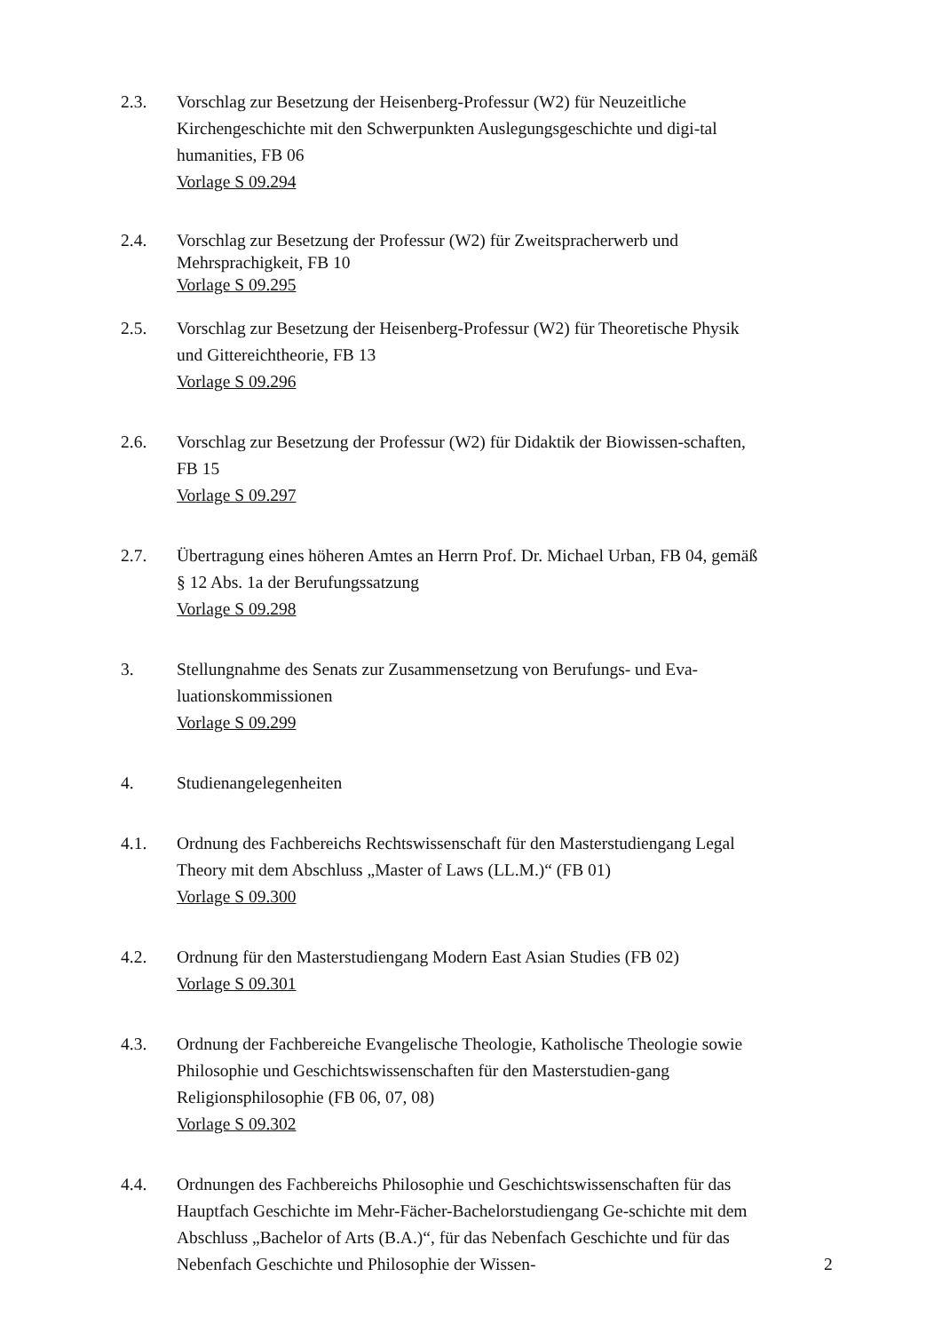2.3. Vorschlag zur Besetzung der Heisenberg-Professur (W2) für Neuzeitliche Kirchengeschichte mit den Schwerpunkten Auslegungsgeschichte und digi-tal humanities, FB 06
Vorlage S 09.294
2.4. Vorschlag zur Besetzung der Professur (W2) für Zweitspracherwerb und Mehrsprachigkeit, FB 10
Vorlage S 09.295
2.5. Vorschlag zur Besetzung der Heisenberg-Professur (W2) für Theoretische Physik und Gittereichtheorie, FB 13
Vorlage S 09.296
2.6. Vorschlag zur Besetzung der Professur (W2) für Didaktik der Biowissen-schaften, FB 15
Vorlage S 09.297
2.7. Übertragung eines höheren Amtes an Herrn Prof. Dr. Michael Urban, FB 04, gemäß § 12 Abs. 1a der Berufungssatzung
Vorlage S 09.298
3. Stellungnahme des Senats zur Zusammensetzung von Berufungs- und Eva-luationskommissionen
Vorlage S 09.299
4. Studienangelegenheiten
4.1. Ordnung des Fachbereichs Rechtswissenschaft für den Masterstudiengang Legal Theory mit dem Abschluss „Master of Laws (LL.M.)“ (FB 01)
Vorlage S 09.300
4.2. Ordnung für den Masterstudiengang Modern East Asian Studies (FB 02)
Vorlage S 09.301
4.3. Ordnung der Fachbereiche Evangelische Theologie, Katholische Theologie sowie Philosophie und Geschichtswissenschaften für den Masterstudien-gang Religionsphilosophie (FB 06, 07, 08)
Vorlage S 09.302
4.4. Ordnungen des Fachbereichs Philosophie und Geschichtswissenschaften für das Hauptfach Geschichte im Mehr-Fächer-Bachelorstudiengang Ge-schichte mit dem Abschluss „Bachelor of Arts (B.A.)“, für das Nebenfach Geschichte und für das Nebenfach Geschichte und Philosophie der Wissen-
2